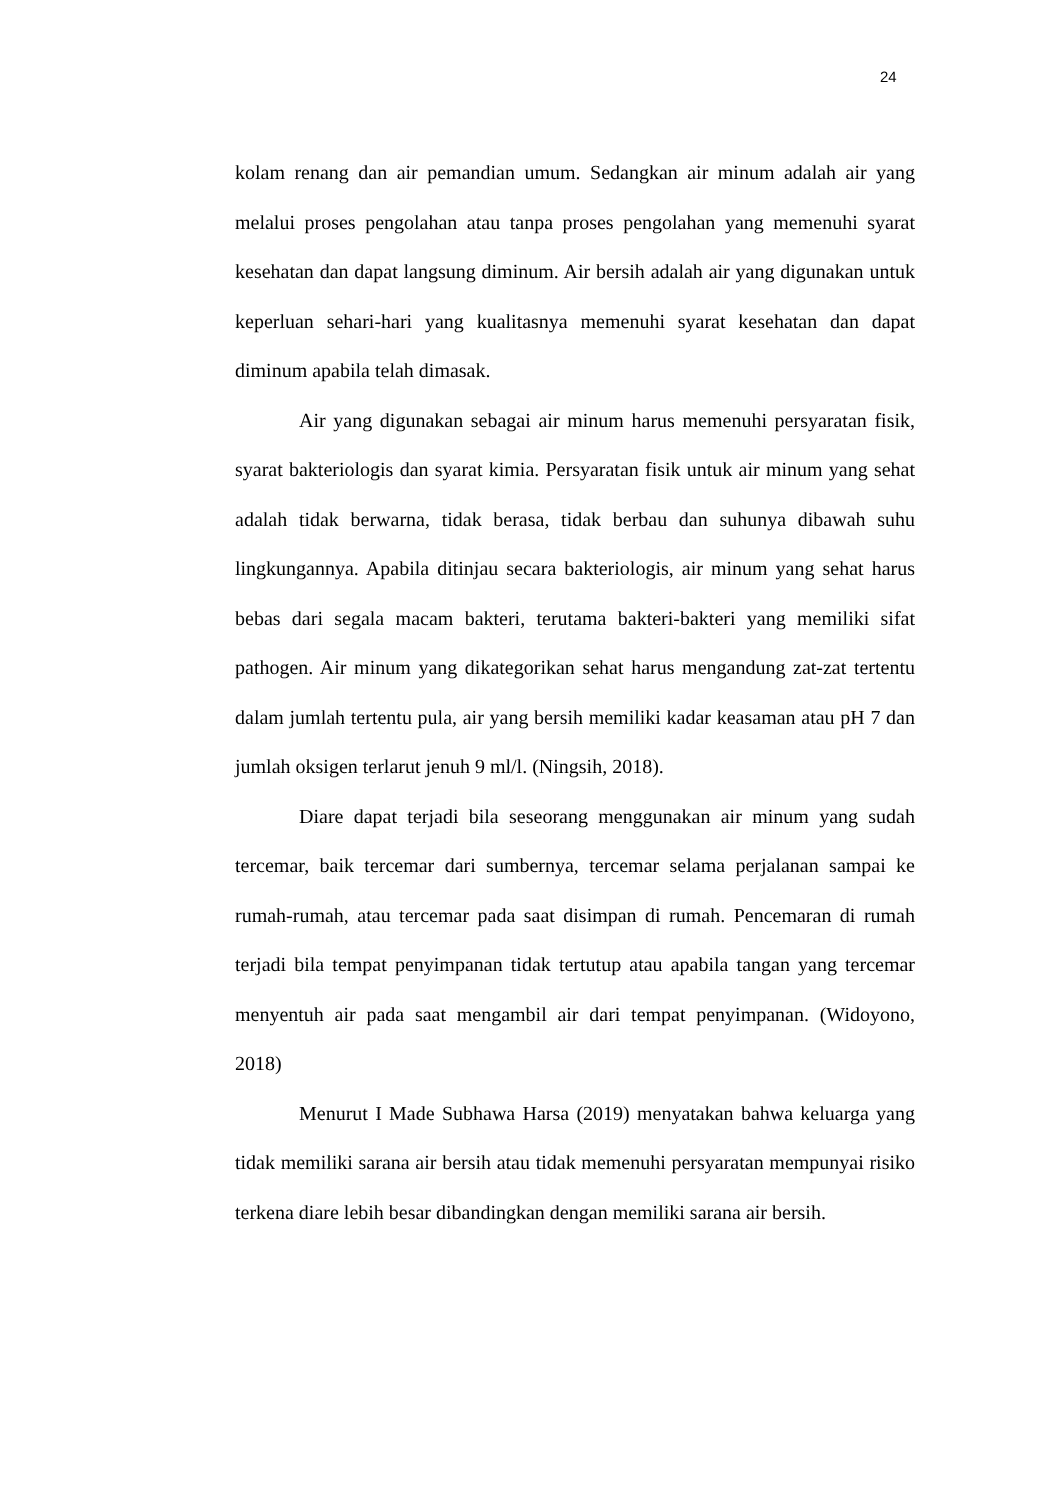24
kolam renang dan air pemandian umum. Sedangkan air minum adalah air yang melalui proses pengolahan atau tanpa proses pengolahan yang memenuhi syarat kesehatan dan dapat langsung diminum. Air bersih adalah air yang digunakan untuk keperluan sehari-hari yang kualitasnya memenuhi syarat kesehatan dan dapat diminum apabila telah dimasak.
Air yang digunakan sebagai air minum harus memenuhi persyaratan fisik, syarat bakteriologis dan syarat kimia. Persyaratan fisik untuk air minum yang sehat adalah tidak berwarna, tidak berasa, tidak berbau dan suhunya dibawah suhu lingkungannya. Apabila ditinjau secara bakteriologis, air minum yang sehat harus bebas dari segala macam bakteri, terutama bakteri-bakteri yang memiliki sifat pathogen. Air minum yang dikategorikan sehat harus mengandung zat-zat tertentu dalam jumlah tertentu pula, air yang bersih memiliki kadar keasaman atau pH 7 dan jumlah oksigen terlarut jenuh 9 ml/l. (Ningsih, 2018).
Diare dapat terjadi bila seseorang menggunakan air minum yang sudah tercemar, baik tercemar dari sumbernya, tercemar selama perjalanan sampai ke rumah-rumah, atau tercemar pada saat disimpan di rumah. Pencemaran di rumah terjadi bila tempat penyimpanan tidak tertutup atau apabila tangan yang tercemar menyentuh air pada saat mengambil air dari tempat penyimpanan. (Widoyono, 2018)
Menurut I Made Subhawa Harsa (2019) menyatakan bahwa keluarga yang tidak memiliki sarana air bersih atau tidak memenuhi persyaratan mempunyai risiko terkena diare lebih besar dibandingkan dengan memiliki sarana air bersih.